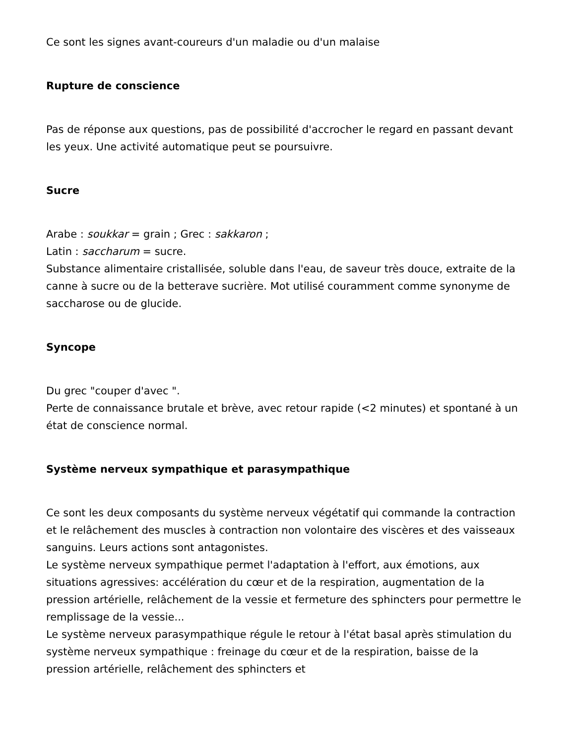Ce sont les signes avant-coureurs d'un maladie ou d'un malaise
Rupture de conscience
Pas de réponse aux questions, pas de possibilité d'accrocher le regard en passant devant les yeux. Une activité automatique peut se poursuivre.
Sucre
Arabe : soukkar = grain ; Grec : sakkaron ;
Latin : saccharum = sucre.
Substance alimentaire cristallisée, soluble dans l'eau, de saveur très douce, extraite de la canne à sucre ou de la betterave sucrière. Mot utilisé couramment comme synonyme de saccharose ou de glucide.
Syncope
Du grec "couper d'avec ".
Perte de connaissance brutale et brève, avec retour rapide (<2 minutes) et spontané à un état de conscience normal.
Système nerveux sympathique et parasympathique
Ce sont les deux composants du système nerveux végétatif qui commande la contraction et le relâchement des muscles à contraction non volontaire des viscères et des vaisseaux sanguins. Leurs actions sont antagonistes.
Le système nerveux sympathique permet l'adaptation à l'effort, aux émotions, aux situations agressives: accélération du cœur et de la respiration, augmentation de la pression artérielle, relâchement de la vessie et fermeture des sphincters pour permettre le remplissage de la vessie...
Le système nerveux parasympathique régule le retour à l'état basal après stimulation du système nerveux sympathique : freinage du cœur et de la respiration, baisse de la pression artérielle, relâchement des sphincters et